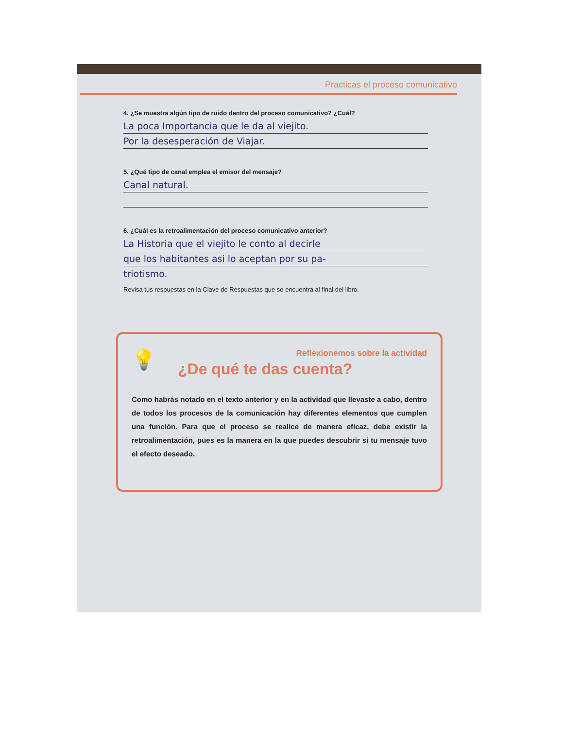Practicas el proceso comunicativo
4. ¿Se muestra algún tipo de ruido dentro del proceso comunicativo? ¿Cuál?
La poca Importancia que le da al viejito.
Por la desesperación de Viajar.
5. ¿Qué tipo de canal emplea el emisor del mensaje?
Canal natural.
6. ¿Cuál es la retroalimentación del proceso comunicativo anterior?
La Historia que el viejito le conto al decirle
que los habitantes asi lo aceptan por su pa-
triotismo.
Revisa tus respuestas en la Clave de Respuestas que se encuentra al final del libro.
💡
Reflexionemos sobre la actividad
¿De qué te das cuenta?
Como habrás notado en el texto anterior y en la actividad que llevaste a cabo, dentro de todos los procesos de la comunicación hay diferentes elementos que cumplen una función. Para que el proceso se realice de manera eficaz, debe existir la retroalimentación, pues es la manera en la que puedes descubrir si tu mensaje tuvo el efecto deseado.